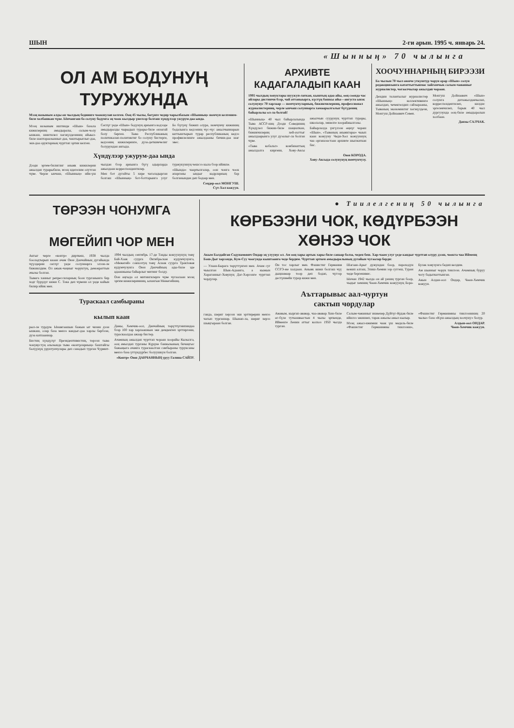ШЫН 2-ги арын. 1995 ч. январь 24.
«Шынның» 70 чылынга
ОЛ АМ БОДУНУҢ
ТУРУЖУНДА
Мээң назыным алды он чылдың бедиинге чоокшулап келген. Ооң 45 чылы, бөгүнге чедир чарылбазым «Шынның» номчуп келгеним-биле холбашкан чүве. Ынчангаш бо солуну бодумга эң чоок кылдыр үнелээр болгаш хүндүлээр ужурум-даа ында.
Мээң назыным иштинде «Шын» базала кижилерниң амыдыралы, салым-чолу ышкаш, шиитилел хөгжүлдезиниң айыыл-биле шаптараазынныг-даа, чаштырыглыг-даа, эки-даа оруктарның чурттап эртии келген.
Сөглүг үеде «Шын» бодунуң арнынга кодээде амыдыралды чырыдып турары-биле онзагай болу берген. Тыва Республиканың политикалап-политиктиг бо солуну бистерге, кедээниң кижилеринге, дуза-деткимчелиг болурундан ангыда.
Бо бүгүнү бижип олура, номчукчу кижиниң бодалынга кедээниң чүс-чүс ажылчыннарын каттыштырып турар республиканың кедээ профвилелинге ажылдааны бичии-даа шаг эвес.
Хүндүлээр ужурум-даа ында
Дээди эртем-билиглиг аныяк кижилерни ажылдап турарыбиле, мээң идегелим олутган чүве. Черле ынчаш, «Шынның» ийи-үш чылдан бээр арнынга бүгү адырларда ажылдаан корреспондентилер.
Мен бот дугайты 5 хире чагаладырган болгаш «Шынның» бот-боттарынга улуг туржукуннуң чешсээ кыла бээр ийикпе.
«Шында» чаартылгалар, оон чонга чоок апарганы ындыг кадрларның бар болганындан деп бодаар мен.
Сеңдер-оол МОНГУШ.
Сүт-Хөл кожуун.
АРХИВТЕ
КАДАГАЛАДЫП КААН
1995 чылдың хонуктары шуужуп-латкан, кыштың адаа айы, ооң соонда чаc айлары дистинчи бээр, чай аттаныырга, күстүң башкы айы—августа ынзк солунувус 70 харлаар — номчукчуларның, бижикчилерниң, профессионал журналистерниң, черле ынчаш солуннарга хамаарылгалыг бүгүдениң байырлалы ол-ла болгай!
«Шынның» 40 чыл байырлалында Тыва АССР-ниң Дээди Совединиң Хүндүлел бижии-биле шаңнаткан, бижикчилериң хей-аъттыг ажылдаарынга улуг дузалыг-ла болган чүве.
«Тыва кобальт» комбинаттың ажылдалга киргени, Хову-Аксы ажылчын суурунуң чурттап турары, школалар, эмнелге хоорайжылгазы.
Байырлалда үнгүлээн өңнүг чараш «Шын», «Тываның аныяктары» чыып каан кожууну Чеди-Хөл кожууннуң чаа органазастаан архивте шыгжаткан бис.
Оюн КОРОДА.
Хову-Аксыда солунунуң номчукчузу.
ХООЧУННАРНЫҢ БИРЭЭЗИ
Бо чылын 70 чыл оюнче уткуштур чорун орар «Шын» солун редакциязынга кататтыттынмас хайгамчык салым-чаяанныг журналистер, чогаалчылар ажылдап чораан.
Дендии талантылыг журналистер «Шынның» коллективинге ажылдап, чечектелдип сайзырааны, Тываның экономиктиг хөгжүлдези, Монгуш Дойнаавич Севен.
Монгуш Дойнаавич «Шын» солунга дитажылдакчылап, корреспондентилеп, килдис эргелекчилеп, барык 40 чыл дургузунда ооң-биле амыдыралын холбаан.
Данзы САЛЧАК.
ТӨРЭЭН ЧОНУМГА
МӨГЕЙИП ЧОР МЕН
Актыг черге «контр» дирткеш, 1938 чылда бооладтырып кааан ачам Оюн Данчайның дугайында чүүлдерни сөглүг үеде солуннарга элээн-ле бижиилдим. Ол ажык-чаңныг чоруктуң, демократтын ачызы болган.
Тывага ханныг репрессиларның боон турганынга бир ходг бурудуг кижи С. Тока деп чүвени ол үеде кайын билир ийик мен.
1994 чылдың сентябрь 17-де Таңды кожуунунуң төвү Бай-Хаак суурга Октябрьская кудумчузунга, «Межегей» совхозтуң төвү Алаак суурга Трактовая кудумчузунга Оюн Данчайның ады-биле эде адаашкыны байырлыг митинг болду.
Оон аңгыда ол митингилерге чүве чугаалаан мээң эргим кижилеримниң, ылангыя Межегейниң.
Тураскаал самбыраны
кылып каан
рыл-ле турдум. Ынавгаашын бажын ыт чизин дээн ышкаш, олар база менээ кандыг-даа харлы бербээн, дуза катпааннар.
Бистиң хүндүлүг Президентивистиң, төрээн тыва чонувустуң алызында тыва «контрларның» баштайгы бөлүүнүң урунтунчулары деп санадып турган Чурмит-Дажы, Хемчик-оол, Данчайның төрүттүгнипнидаа бээр 100 хар харлаашкын эки демдектеп эрттиргени, тураскаалдаа ажаар бистер.
Ачамның ажылдап чурттап чораан хоорайы Кызылга, ооң амылдап турганы Күрүне банкызының бичаңгыс бажыңыга ачамга тураскаалтан самбыраны туруксаны менээ база үттүндүрбес болуушкун болган.
«Контр» Оюн ДАНЧАННЫҢ уруу Галина САЙЗУ.
● Тиилелгениң 50 чылынга
КӨРБЭЭНИ ЧОК, КӨДҮРБЭЭН ХӨНЭЭ ЧОК
Акым Балдайган Содунамович Ондар эң улуувус ол. Ам ооң хары артык хары-биле санаар болза, чеден беш. Хар-чаам улуг үеде кандыг чурттап олуру дээш, чоокта чаа Ийменң Бош-Дыг хөрээнде, Кум-Суу чоогунда кыштаанга чеде бердим. Чурттап эрткен амыдыралының дугайын чугаалар берди:
— Улаан-Бырага төрүттүнгеп мен. Ачам суг чыылган Шык-Адаанга, а кыжын Хараганныг-Ховунуң Даг-Хөрээнге чурттап чордулар.
Он тос харлыг мен. Фашистиг Германия ССРЭ-же халдаан. Аныяк кижи болгаш чүү дыңнаваар тоор деп бодап, чүгээр дестүнмейн турар кижи мен.
Шагаан-Арыг дужундан боор, пароходун кежип алгаш, Элиш-Хемни ээр суггеш, Туран чеде бергенивис.
Ынчан 1942 чылда он ай үениң турган боор, чыдыг хемниң Чөөн-Хемчик кожуунуң Бора-Булак ховузунга бедип келдим.
Ам шынныг чорук тиилээн. Ачамның буруу чогу бадыткаттынган.
Акын Алдан-оол Ондар, Чөөн-Хемчик кожуун.
Аъттарывыс аал-чуртун
сактып чордулар
ганда, шериг херээн эки эрттирерин менээ чагып турганнар. Шынап-ла, шериг херээ шыңгыраан болган.
Ававым, кыргап-ававар, чаа-ававар Хин-биле өг-бүле туткашвыстын 4 чылы эрткенде, Ийменге Ленин аттыг колхоз 1950 чылда турган.
Салым-чаяанныг инженер Дүйтүг-Кудак-биле ийилээ эжиннеп, тарак ажылы ажыл кылыр.
Мээң ажыл-ижимни чаак үш медаль-биле «Фашистиг Германияны тиилээни», «Фашистиг Германияны тиилээниниң 20 чылы» база «Күш-ажылдың хоочуну» болур.
Алдын-оол ОНДАР.
Чөөн-Хемчик кожуун.